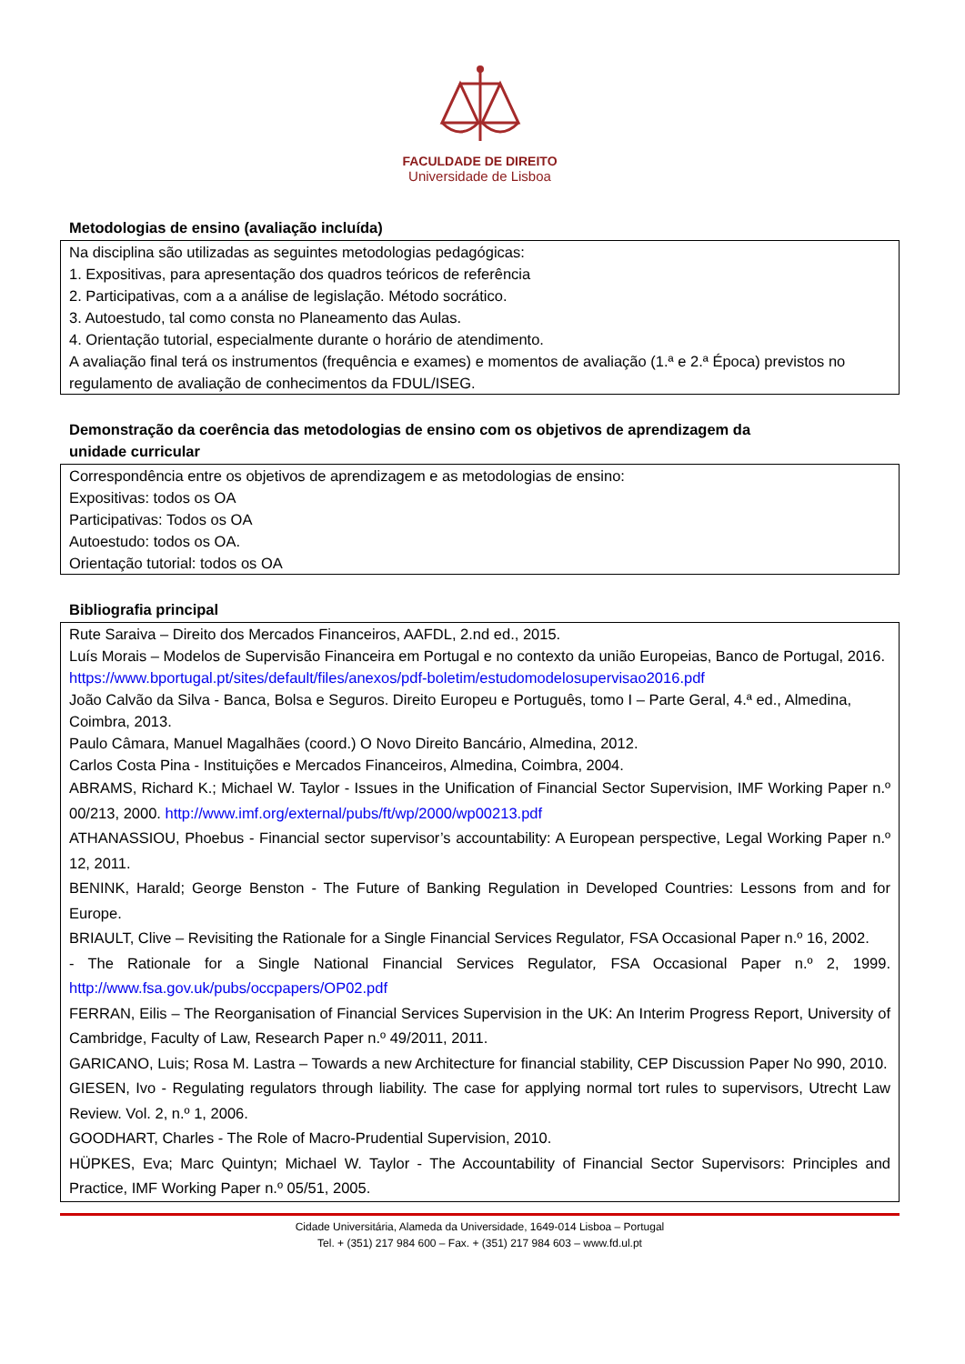FACULDADE DE DIREITO
Universidade de Lisboa
Metodologias de ensino (avaliação incluída)
Na disciplina são utilizadas as seguintes metodologias pedagógicas:
1. Expositivas, para apresentação dos quadros teóricos de referência
2. Participativas, com a a análise de legislação. Método socrático.
3. Autoestudo, tal como consta no Planeamento das Aulas.
4. Orientação tutorial, especialmente durante o horário de atendimento.
A avaliação final terá os instrumentos (frequência e exames) e momentos de avaliação (1.ª e 2.ª Época) previstos no regulamento de avaliação de conhecimentos da FDUL/ISEG.
Demonstração da coerência das metodologias de ensino com os objetivos de aprendizagem da
unidade curricular
Correspondência entre os objetivos de aprendizagem e as metodologias de ensino:
Expositivas: todos os OA
Participativas: Todos os OA
Autoestudo: todos os OA.
Orientação tutorial: todos os OA
Bibliografia principal
Rute Saraiva – Direito dos Mercados Financeiros, AAFDL, 2.nd ed., 2015.
Luís Morais – Modelos de Supervisão Financeira em Portugal e no contexto da união Europeias, Banco de Portugal, 2016. https://www.bportugal.pt/sites/default/files/anexos/pdf-boletim/estudomodelosupervisao2016.pdf
João Calvão da Silva - Banca, Bolsa e Seguros. Direito Europeu e Português, tomo I – Parte Geral, 4.ª ed., Almedina, Coimbra, 2013.
Paulo Câmara, Manuel Magalhães (coord.) O Novo Direito Bancário, Almedina, 2012.
Carlos Costa Pina - Instituições e Mercados Financeiros, Almedina, Coimbra, 2004.
ABRAMS, Richard K.; Michael W. Taylor - Issues in the Unification of Financial Sector Supervision, IMF Working Paper n.º 00/213, 2000. http://www.imf.org/external/pubs/ft/wp/2000/wp00213.pdf
ATHANASSIOU, Phoebus - Financial sector supervisor’s accountability: A European perspective, Legal Working Paper n.º 12, 2011.
BENINK, Harald; George Benston - The Future of Banking Regulation in Developed Countries: Lessons from and for Europe.
BRIAULT, Clive – Revisiting the Rationale for a Single Financial Services Regulator, FSA Occasional Paper n.º 16, 2002.
- The Rationale for a Single National Financial Services Regulator, FSA Occasional Paper n.º 2, 1999. http://www.fsa.gov.uk/pubs/occpapers/OP02.pdf
FERRAN, Eilis – The Reorganisation of Financial Services Supervision in the UK: An Interim Progress Report, University of Cambridge, Faculty of Law, Research Paper n.º 49/2011, 2011.
GARICANO, Luis; Rosa M. Lastra – Towards a new Architecture for financial stability, CEP Discussion Paper No 990, 2010.
GIESEN, Ivo - Regulating regulators through liability. The case for applying normal tort rules to supervisors, Utrecht Law Review. Vol. 2, n.º 1, 2006.
GOODHART, Charles - The Role of Macro-Prudential Supervision, 2010.
HÜPKES, Eva; Marc Quintyn; Michael W. Taylor - The Accountability of Financial Sector Supervisors: Principles and Practice, IMF Working Paper n.º 05/51, 2005.
Cidade Universitária, Alameda da Universidade, 1649-014 Lisboa – Portugal
Tel. + (351) 217 984 600 – Fax. + (351) 217 984 603 – www.fd.ul.pt